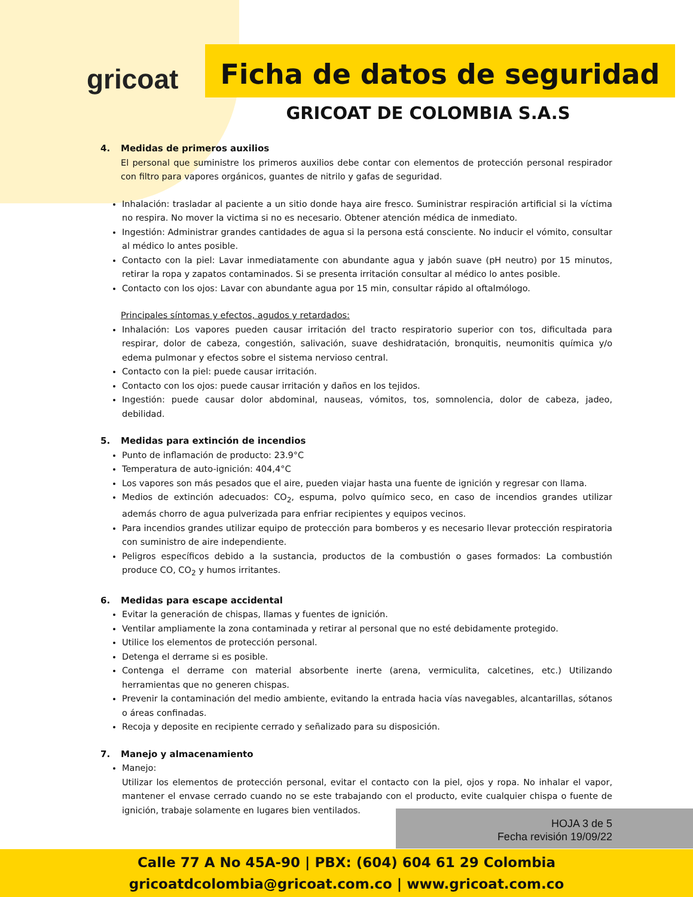gricoat
Ficha de datos de seguridad
GRICOAT DE COLOMBIA S.A.S
4. Medidas de primeros auxilios
El personal que suministre los primeros auxilios debe contar con elementos de protección personal respirador con filtro para vapores orgánicos, guantes de nitrilo y gafas de seguridad.
Inhalación: trasladar al paciente a un sitio donde haya aire fresco. Suministrar respiración artificial si la víctima no respira. No mover la victima si no es necesario. Obtener atención médica de inmediato.
Ingestión: Administrar grandes cantidades de agua si la persona está consciente. No inducir el vómito, consultar al médico lo antes posible.
Contacto con la piel: Lavar inmediatamente con abundante agua y jabón suave (pH neutro) por 15 minutos, retirar la ropa y zapatos contaminados. Si se presenta irritación consultar al médico lo antes posible.
Contacto con los ojos: Lavar con abundante agua por 15 min, consultar rápido al oftalmólogo.
Principales síntomas y efectos, agudos y retardados:
Inhalación: Los vapores pueden causar irritación del tracto respiratorio superior con tos, dificultada para respirar, dolor de cabeza, congestión, salivación, suave deshidratación, bronquitis, neumonitis química y/o edema pulmonar y efectos sobre el sistema nervioso central.
Contacto con la piel: puede causar irritación.
Contacto con los ojos: puede causar irritación y daños en los tejidos.
Ingestión: puede causar dolor abdominal, nauseas, vómitos, tos, somnolencia, dolor de cabeza, jadeo, debilidad.
5. Medidas para extinción de incendios
Punto de inflamación de producto: 23.9°C
Temperatura de auto-ignición: 404,4°C
Los vapores son más pesados que el aire, pueden viajar hasta una fuente de ignición y regresar con llama.
Medios de extinción adecuados: CO<sub>2</sub>, espuma, polvo químico seco, en caso de incendios grandes utilizar además chorro de agua pulverizada para enfriar recipientes y equipos vecinos.
Para incendios grandes utilizar equipo de protección para bomberos y es necesario llevar protección respiratoria con suministro de aire independiente.
Peligros específicos debido a la sustancia, productos de la combustión o gases formados: La combustión produce CO, CO<sub>2</sub> y humos irritantes.
6. Medidas para escape accidental
Evitar la generación de chispas, llamas y fuentes de ignición.
Ventilar ampliamente la zona contaminada y retirar al personal que no esté debidamente protegido.
Utilice los elementos de protección personal.
Detenga el derrame si es posible.
Contenga el derrame con material absorbente inerte (arena, vermiculita, calcetines, etc.) Utilizando herramientas que no generen chispas.
Prevenir la contaminación del medio ambiente, evitando la entrada hacia vías navegables, alcantarillas, sótanos o áreas confinadas.
Recoja y deposite en recipiente cerrado y señalizado para su disposición.
7. Manejo y almacenamiento
Manejo:
Utilizar los elementos de protección personal, evitar el contacto con la piel, ojos y ropa. No inhalar el vapor, mantener el envase cerrado cuando no se este trabajando con el producto, evite cualquier chispa o fuente de ignición, trabaje solamente en lugares bien ventilados.
HOJA 3 de 5
Fecha revisión 19/09/22
Calle 77 A No 45A-90 | PBX: (604) 604 61 29 Colombia
gricoatdcolombia@gricoat.com.co | www.gricoat.com.co